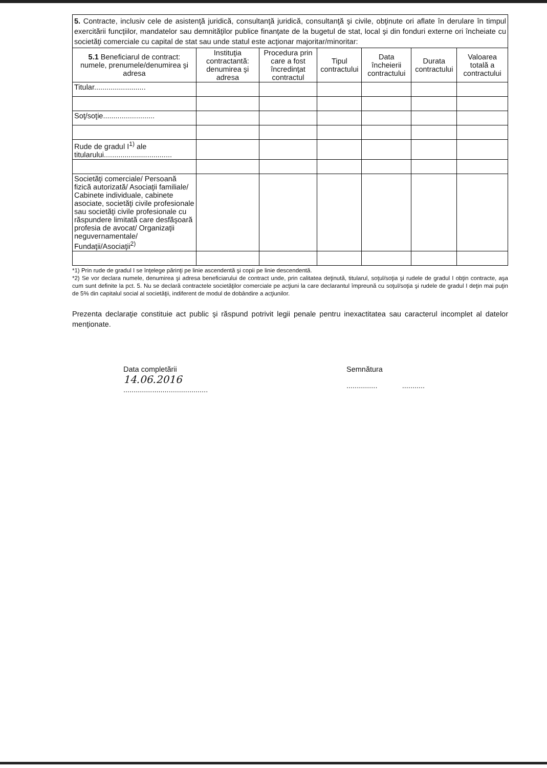5. Contracte, inclusiv cele de asistenţă juridică, consultanţă juridică, consultanţă şi civile, obţinute ori aflate în derulare în timpul exercitării funcţiilor, mandatelor sau demnităţilor publice finanţate de la bugetul de stat, local şi din fonduri externe ori încheiate cu societăţi comerciale cu capital de stat sau unde statul este acţionar majoritar/minoritar:
| 5.1 Beneficiarul de contract: numele, prenumele/denumirea şi adresa | Instituţia contractantă: denumirea şi adresa | Procedura prin care a fost încredinţat contractul | Tipul contractului | Data încheierii contractului | Durata contractului | Valoarea totală a contractului |
| --- | --- | --- | --- | --- | --- | --- |
| Titular......................... | | | | | | |
| Soţ/soţie......................... | | | | | | |
| Rude de gradul I<sup>1)</sup> ale titularului................................. | | | | | | |
| Societăţi comerciale/ Persoană fizică autorizată/ Asociaţii familiale/ Cabinete individuale, cabinete asociate, societăţi civile profesionale sau societăţi civile profesionale cu răspundere limitată care desfăşoară profesia de avocat/ Organizaţii neguvernamentale/ Fundaţii/Asociaţii<sup>2)</sup> | | | | | | |
*1) Prin rude de gradul I se înţelege părinţi pe linie ascendentă şi copii pe linie descendentă.
*2) Se vor declara numele, denumirea şi adresa beneficiarului de contract unde, prin calitatea deţinută, titularul, soţul/soţia şi rudele de gradul I obţin contracte, aşa cum sunt definite la pct. 5. Nu se declară contractele societăţilor comerciale pe acţiuni la care declarantul împreună cu soţul/soţia şi rudele de gradul I deţin mai puţin de 5% din capitalul social al societăţii, indiferent de modul de dobândire a acţiunilor.
Prezenta declaraţie constituie act public şi răspund potrivit legii penale pentru inexactitatea sau caracterul incomplet al datelor menţionate.
Data completării
14.06.2016
.........................................
Semnătura
............... ...........